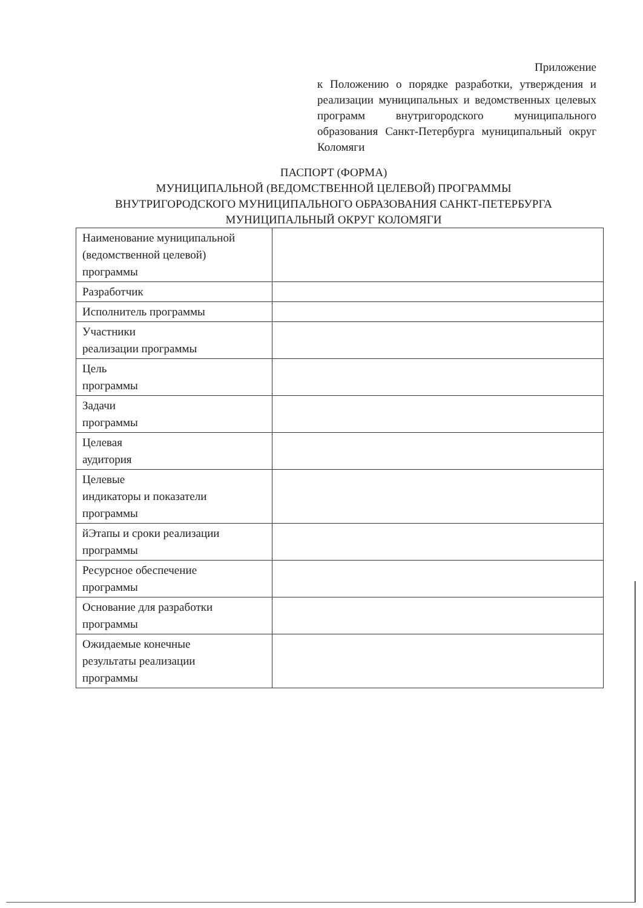Приложение
к Положению о порядке разработки, утверждения и реализации муниципальных и ведомственных целевых программ внутригородского муниципального образования Санкт-Петербурга муниципальный округ Коломяги
ПАСПОРТ (ФОРМА)
МУНИЦИПАЛЬНОЙ (ВЕДОМСТВЕННОЙ ЦЕЛЕВОЙ) ПРОГРАММЫ
ВНУТРИГОРОДСКОГО МУНИЦИПАЛЬНОГО ОБРАЗОВАНИЯ САНКТ-ПЕТЕРБУРГА
МУНИЦИПАЛЬНЫЙ ОКРУГ КОЛОМЯГИ
| Наименование муниципальной (ведомственной целевой) программы | |
| Разработчик | |
| Исполнитель программы | |
| Участники реализации программы | |
| Цель программы | |
| Задачи программы | |
| Целевая аудитория | |
| Целевые индикаторы и показатели программы | |
| йЭтапы и сроки реализации программы | |
| Ресурсное обеспечение программы | |
| Основание для разработки программы | |
| Ожидаемые конечные результаты реализации программы | |